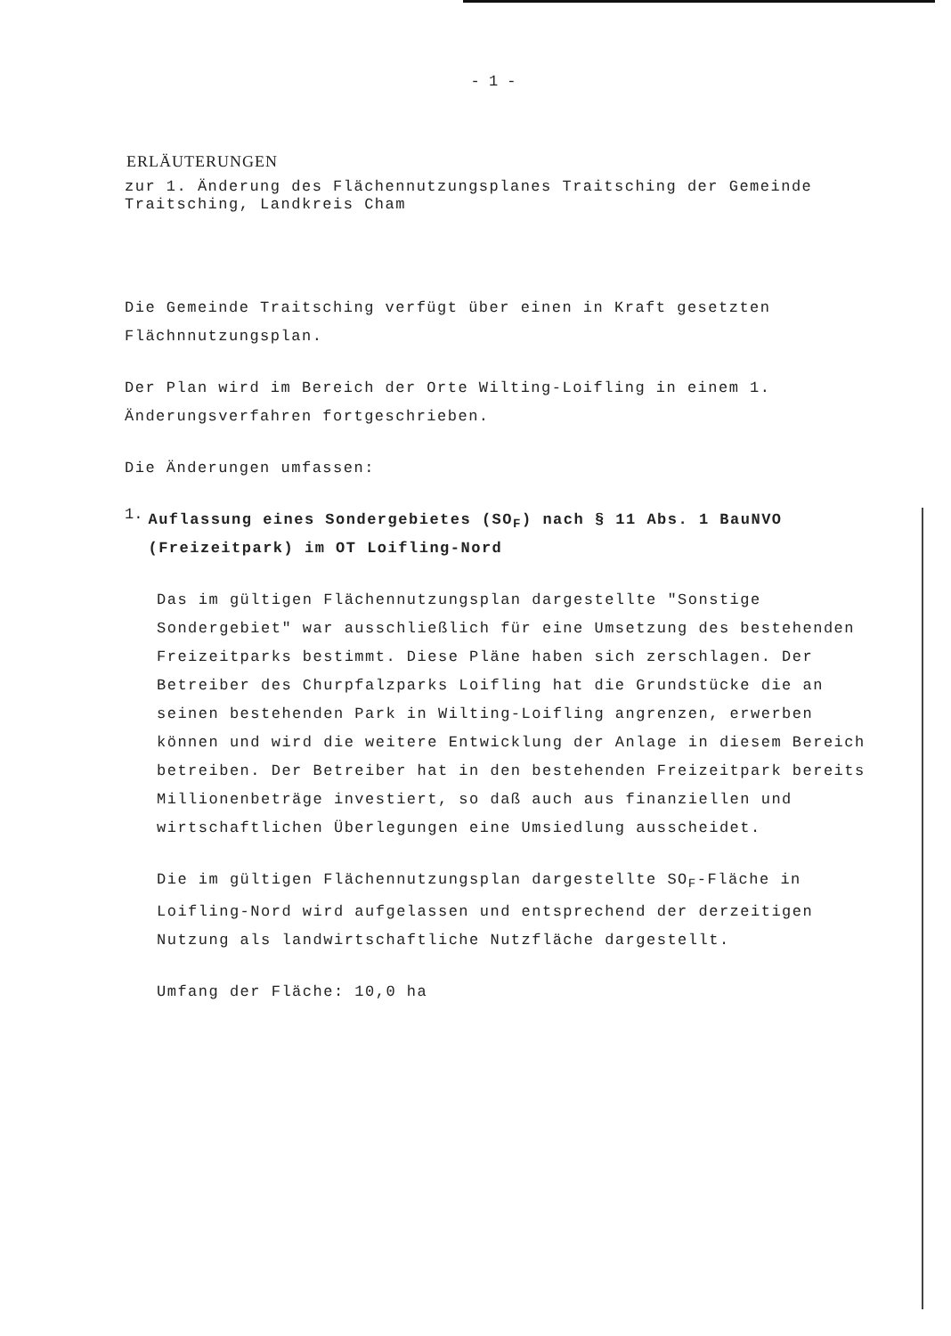- 1 -
ERLÄUTERUNGEN
zur 1. Änderung des Flächennutzungsplanes Traitsching der Gemeinde Traitsching, Landkreis Cham
Die Gemeinde Traitsching verfügt über einen in Kraft gesetzten Flächnnutzungsplan.
Der Plan wird im Bereich der Orte Wilting-Loifling in einem 1. Änderungsverfahren fortgeschrieben.
Die Änderungen umfassen:
1.
Auflassung eines Sondergebietes (SO<sub>F</sub>) nach § 11 Abs. 1 BauNVO (Freizeitpark) im OT Loifling-Nord
Das im gültigen Flächennutzungsplan dargestellte "Sonstige Sondergebiet" war ausschließlich für eine Umsetzung des bestehenden Freizeitparks bestimmt. Diese Pläne haben sich zerschlagen. Der Betreiber des Churpfalzparks Loifling hat die Grundstücke die an seinen bestehenden Park in Wilting-Loifling angrenzen, erwerben können und wird die weitere Entwicklung der Anlage in diesem Bereich betreiben. Der Betreiber hat in den bestehenden Freizeitpark bereits Millionenbeträge investiert, so daß auch aus finanziellen und wirtschaftlichen Überlegungen eine Umsiedlung ausscheidet.
Die im gültigen Flächennutzungsplan dargestellte SO<sub>F</sub>-Fläche in Loifling-Nord wird aufgelassen und entsprechend der derzeitigen Nutzung als landwirtschaftliche Nutzfläche dargestellt.
Umfang der Fläche: 10,0 ha